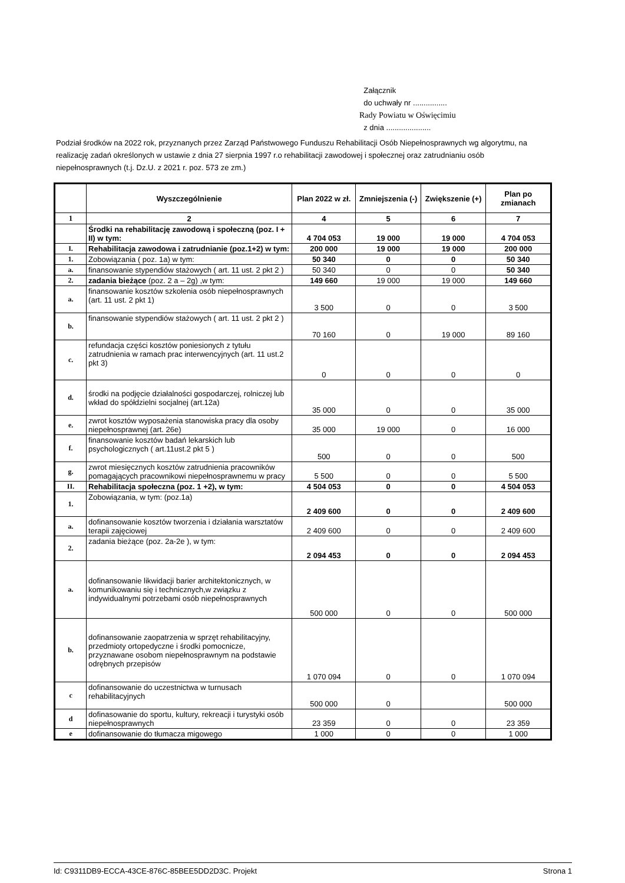Załącznik
do uchwały nr ................
Rady Powiatu w Oświęcimiu
z dnia .....................
Podział środków na 2022 rok, przyznanych przez Zarząd Państwowego Funduszu Rehabilitacji Osób Niepełnosprawnych wg algorytmu, na realizację zadań określonych w ustawie z dnia 27 sierpnia 1997 r.o rehabilitacji zawodowej i społecznej oraz zatrudnianiu osób niepełnosprawnych (t.j. Dz.U. z 2021 r. poz. 573 ze zm.)
| | Wyszczególnienie | Plan 2022 w zł. | Zmniejszenia (-) | Zwiększenie (+) | Plan po zmianach |
| --- | --- | --- | --- | --- | --- |
| 1 | 2 | 4 | 5 | 6 | 7 |
| | Środki na rehabilitację zawodową i społeczną (poz. I + II) w tym: | 4 704 053 | 19 000 | 19 000 | 4 704 053 |
| I. | Rehabilitacja zawodowa i zatrudnianie (poz.1+2) w tym: | 200 000 | 19 000 | 19 000 | 200 000 |
| 1. | Zobowiązania ( poz. 1a) w tym: | 50 340 | 0 | 0 | 50 340 |
| a. | finansowanie stypendiów stażowych ( art. 11 ust. 2 pkt 2 ) | 50 340 | 0 | 0 | 50 340 |
| 2. | zadania bieżące (poz. 2 a – 2g) ,w tym: | 149 660 | 19 000 | 19 000 | 149 660 |
| a. | finansowanie kosztów szkolenia osób niepełnosprawnych (art. 11 ust. 2 pkt 1) | 3 500 | 0 | 0 | 3 500 |
| b. | finansowanie stypendiów stażowych ( art. 11 ust. 2 pkt 2 ) | 70 160 | 0 | 19 000 | 89 160 |
| c. | refundacja części kosztów poniesionych z tytułu zatrudnienia w ramach prac interwencyjnych (art. 11 ust.2 pkt 3) | 0 | 0 | 0 | 0 |
| d. | środki na podjęcie działalności gospodarczej, rolniczej lub wkład do spółdzielni socjalnej (art.12a) | 35 000 | 0 | 0 | 35 000 |
| e. | zwrot kosztów wyposażenia stanowiska pracy dla osoby niepełnosprawnej (art. 26e) | 35 000 | 19 000 | 0 | 16 000 |
| f. | finansowanie kosztów badań lekarskich lub psychologicznych ( art.11ust.2 pkt 5 ) | 500 | 0 | 0 | 500 |
| g. | zwrot miesięcznych kosztów zatrudnienia pracowników pomagających pracownikowi niepełnosprawnemu w pracy | 5 500 | 0 | 0 | 5 500 |
| II. | Rehabilitacja społeczna (poz. 1 +2), w tym: | 4 504 053 | 0 | 0 | 4 504 053 |
| 1. | Zobowiązania, w tym: (poz.1a) | 2 409 600 | 0 | 0 | 2 409 600 |
| a. | dofinansowanie kosztów tworzenia i działania warsztatów terapii zajęciowej | 2 409 600 | 0 | 0 | 2 409 600 |
| 2. | zadania bieżące (poz. 2a-2e ), w tym: | 2 094 453 | 0 | 0 | 2 094 453 |
| a. | dofinansowanie likwidacji barier architektonicznych, w komunikowaniu się i technicznych,w związku z indywidualnymi potrzebami osób niepełnosprawnych | 500 000 | 0 | 0 | 500 000 |
| b. | dofinansowanie zaopatrzenia w sprzęt rehabilitacyjny, przedmioty ortopedyczne i środki pomocnicze, przyznawane osobom niepełnosprawnym na podstawie odrębnych przepisów | 1 070 094 | 0 | 0 | 1 070 094 |
| c | dofinansowanie do uczestnictwa w turnusach rehabilitacyjnych | 500 000 | 0 | | 500 000 |
| d | dofinasowanie do sportu, kultury, rekreacji i turystyki osób niepełnosprawnych | 23 359 | 0 | 0 | 23 359 |
| e | dofinansowanie do tłumacza migowego | 1 000 | 0 | 0 | 1 000 |
Id: C9311DB9-ECCA-43CE-876C-85BEE5DD2D3C. Projekt Strona 1